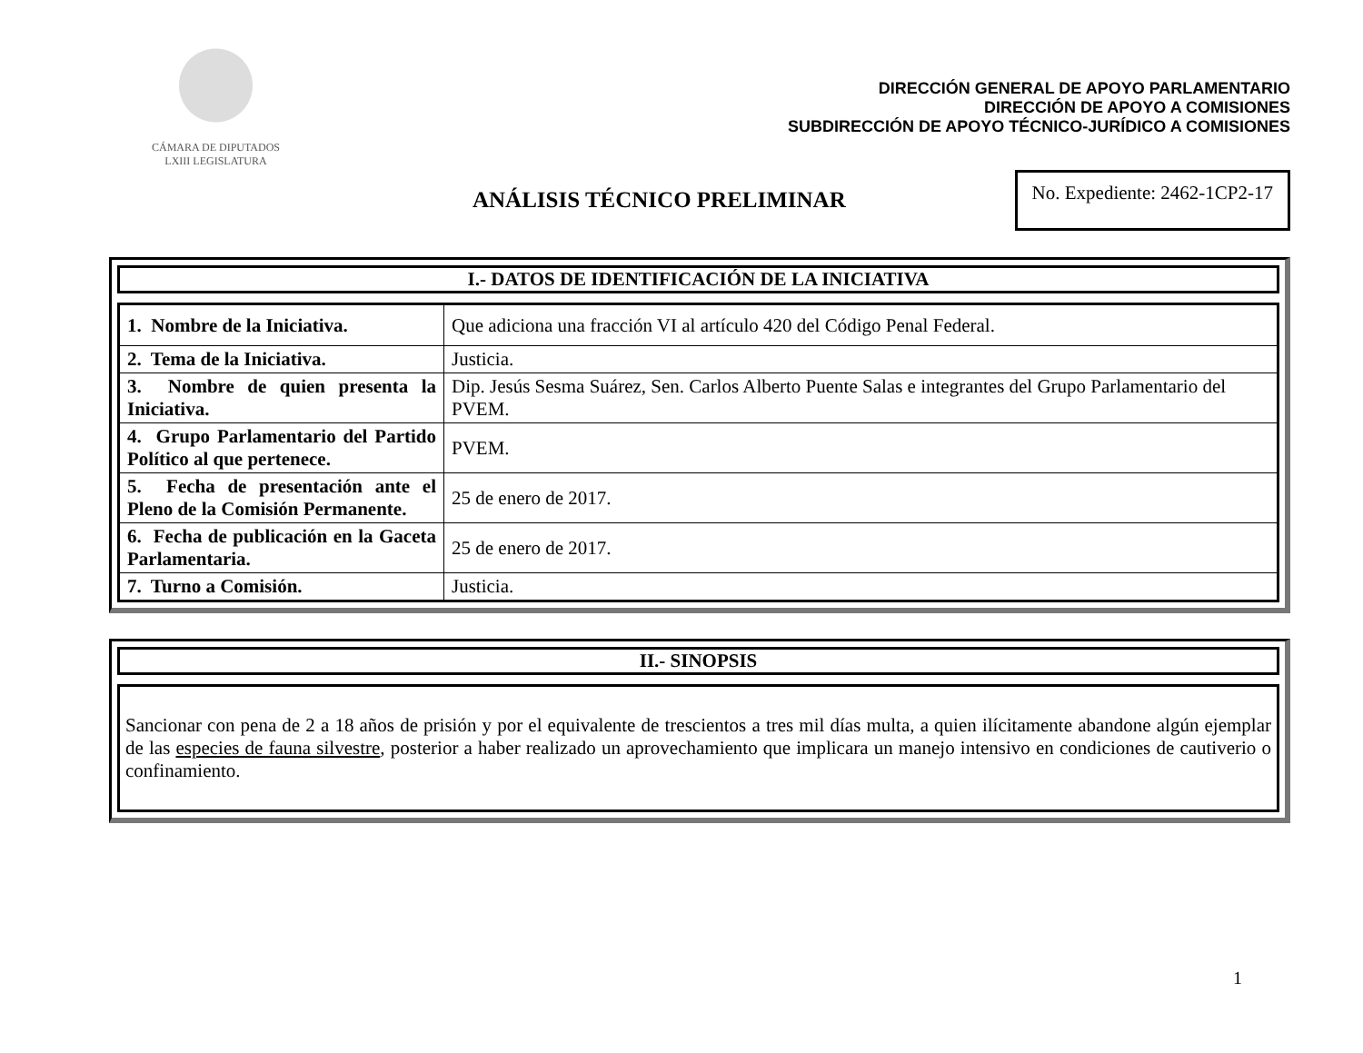CÁMARA DE DIPUTADOS
LXIII LEGISLATURA
DIRECCIÓN GENERAL DE APOYO PARLAMENTARIO
DIRECCIÓN DE APOYO A COMISIONES
SUBDIRECCIÓN DE APOYO TÉCNICO-JURÍDICO A COMISIONES
ANÁLISIS TÉCNICO PRELIMINAR
No. Expediente: 2462-1CP2-17
I.- DATOS DE IDENTIFICACIÓN DE LA INICIATIVA
| 1. Nombre de la Iniciativa. | Que adiciona una fracción VI al artículo 420 del Código Penal Federal. |
| 2. Tema de la Iniciativa. | Justicia. |
| 3. Nombre de quien presenta la Iniciativa. | Dip. Jesús Sesma Suárez, Sen. Carlos Alberto Puente Salas e integrantes del Grupo Parlamentario del PVEM. |
| 4. Grupo Parlamentario del Partido Político al que pertenece. | PVEM. |
| 5. Fecha de presentación ante el Pleno de la Comisión Permanente. | 25 de enero de 2017. |
| 6. Fecha de publicación en la Gaceta Parlamentaria. | 25 de enero de 2017. |
| 7. Turno a Comisión. | Justicia. |
II.- SINOPSIS
Sancionar con pena de 2 a 18 años de prisión y por el equivalente de trescientos a tres mil días multa, a quien ilícitamente abandone algún ejemplar de las especies de fauna silvestre, posterior a haber realizado un aprovechamiento que implicara un manejo intensivo en condiciones de cautiverio o confinamiento.
1